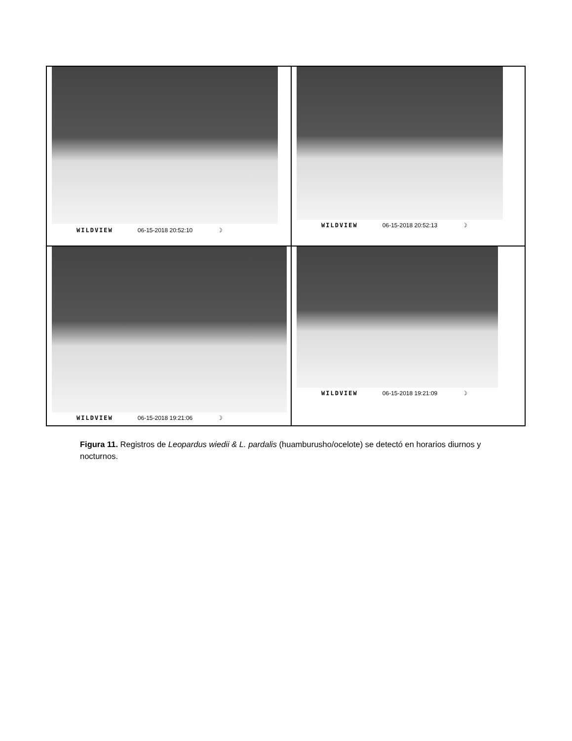WILDVIEW 06-15-2018 20:52:10 ☽
WILDVIEW 06-15-2018 20:52:13 ☽
WILDVIEW 06-15-2018 19:21:06 ☽
WILDVIEW 06-15-2018 19:21:09 ☽
Figura 11. Registros de Leopardus wiedii & L. pardalis (huamburusho/ocelote) se detectó en horarios diurnos y nocturnos.